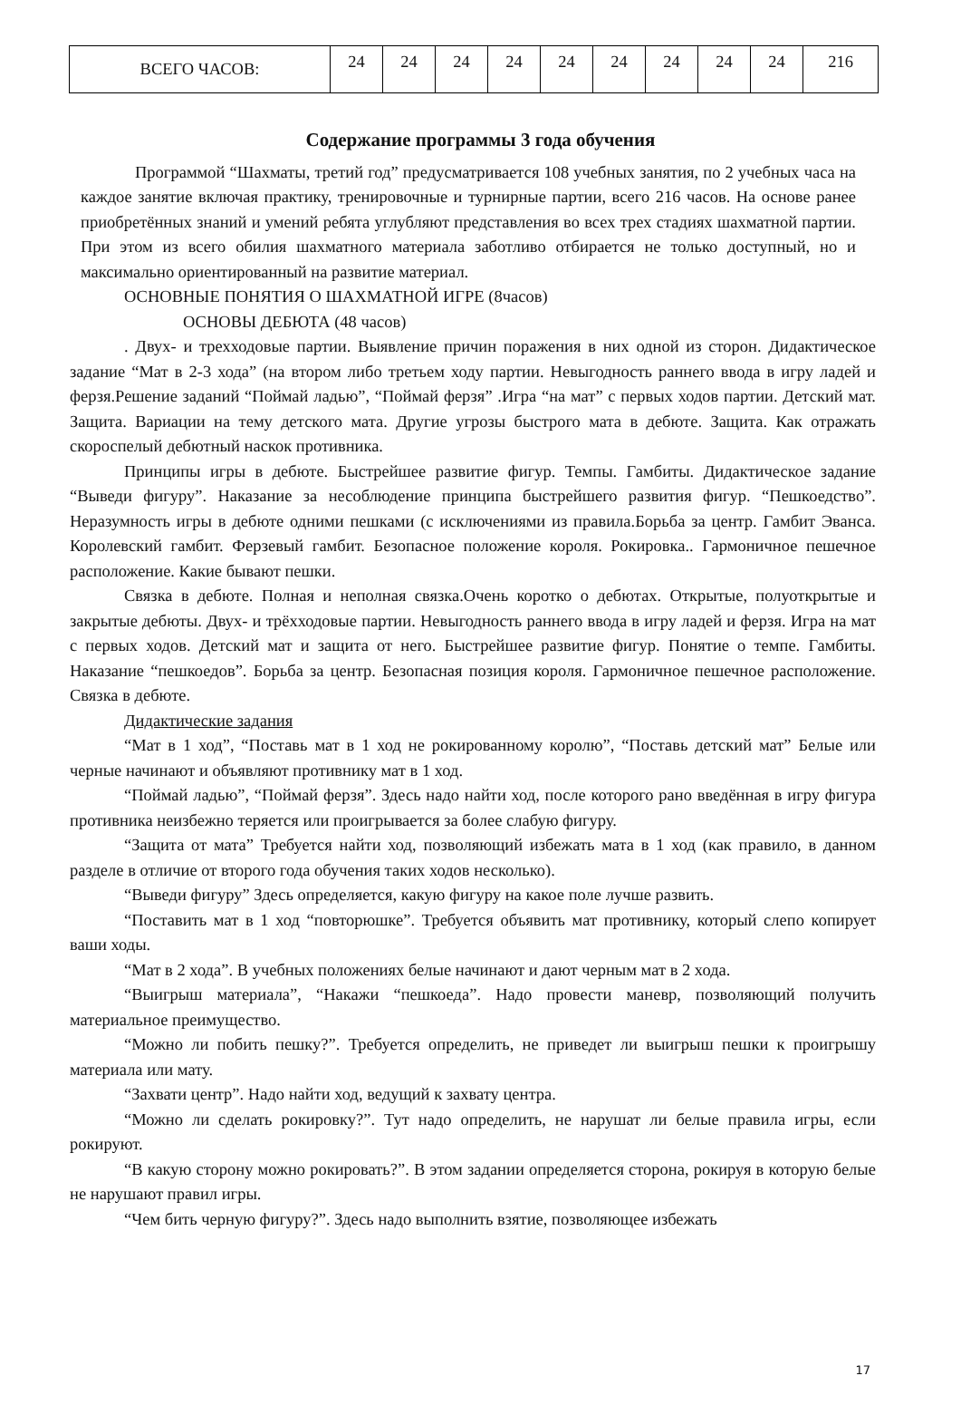| ВСЕГО ЧАСОВ: | 24 | 24 | 24 | 24 | 24 | 24 | 24 | 24 | 24 | 216 |
Содержание программы 3 года обучения
Программой “Шахматы, третий год” предусматривается 108 учебных занятия, по 2 учебных часа на каждое занятие включая практику, тренировочные и турнирные партии, всего 216 часов. На основе ранее приобретённых знаний и умений ребята углубляют представления во всех трех стадиях шахматной партии. При этом из всего обилия шахматного материала заботливо отбирается не только доступный, но и максимально ориентированный на развитие материал.
ОСНОВНЫЕ ПОНЯТИЯ О ШАХМАТНОЙ ИГРЕ (8часов)
ОСНОВЫ ДЕБЮТА (48 часов)
. Двух- и трехходовые партии. Выявление причин поражения в них одной из сторон. Дидактическое задание “Мат в 2-3 хода” (на втором либо третьем ходу партии. Невыгодность раннего ввода в игру ладей и ферзя.Решение заданий “Поймай ладью”, “Поймай ферзя” .Игра “на мат” с первых ходов партии. Детский мат. Защита. Вариации на тему детского мата. Другие угрозы быстрого мата в дебюте. Защита. Как отражать скороспелый дебютный наскок противника.
Принципы игры в дебюте. Быстрейшее развитие фигур. Темпы. Гамбиты. Дидактическое задание “Выведи фигуру”. Наказание за несоблюдение принципа быстрейшего развития фигур. “Пешкоедство”. Неразумность игры в дебюте одними пешками (с исключениями из правила.Борьба за центр. Гамбит Эванса. Королевский гамбит. Ферзевый гамбит. Безопасное положение короля. Рокировка.. Гармоничное пешечное расположение. Какие бывают пешки.
Связка в дебюте. Полная и неполная связка.Очень коротко о дебютах. Открытые, полуоткрытые и закрытые дебюты. Двух- и трёхходовые партии. Невыгодность раннего ввода в игру ладей и ферзя. Игра на мат с первых ходов. Детский мат и защита от него. Быстрейшее развитие фигур. Понятие о темпе. Гамбиты. Наказание “пешкоедов”. Борьба за центр. Безопасная позиция короля. Гармоничное пешечное расположение. Связка в дебюте.
Дидактические задания
“Мат в 1 ход”, “Поставь мат в 1 ход не рокированному королю”, “Поставь детский мат” Белые или черные начинают и объявляют противнику мат в 1 ход.
“Поймай ладью”, “Поймай ферзя”. Здесь надо найти ход, после которого рано введённая в игру фигура противника неизбежно теряется или проигрывается за более слабую фигуру.
“Защита от мата” Требуется найти ход, позволяющий избежать мата в 1 ход (как правило, в данном разделе в отличие от второго года обучения таких ходов несколько).
“Выведи фигуру” Здесь определяется, какую фигуру на какое поле лучше развить.
“Поставить мат в 1 ход “повторюшке”. Требуется объявить мат противнику, который слепо копирует ваши ходы.
“Мат в 2 хода”. В учебных положениях белые начинают и дают черным мат в 2 хода.
“Выигрыш материала”, “Накажи “пешкоеда”. Надо провести маневр, позволяющий получить материальное преимущество.
“Можно ли побить пешку?”. Требуется определить, не приведет ли выигрыш пешки к проигрышу материала или мату.
“Захвати центр”. Надо найти ход, ведущий к захвату центра.
“Можно ли сделать рокировку?”. Тут надо определить, не нарушат ли белые правила игры, если рокируют.
“В какую сторону можно рокировать?”. В этом задании определяется сторона, рокируя в которую белые не нарушают правил игры.
“Чем бить черную фигуру?”. Здесь надо выполнить взятие, позволяющее избежать
17